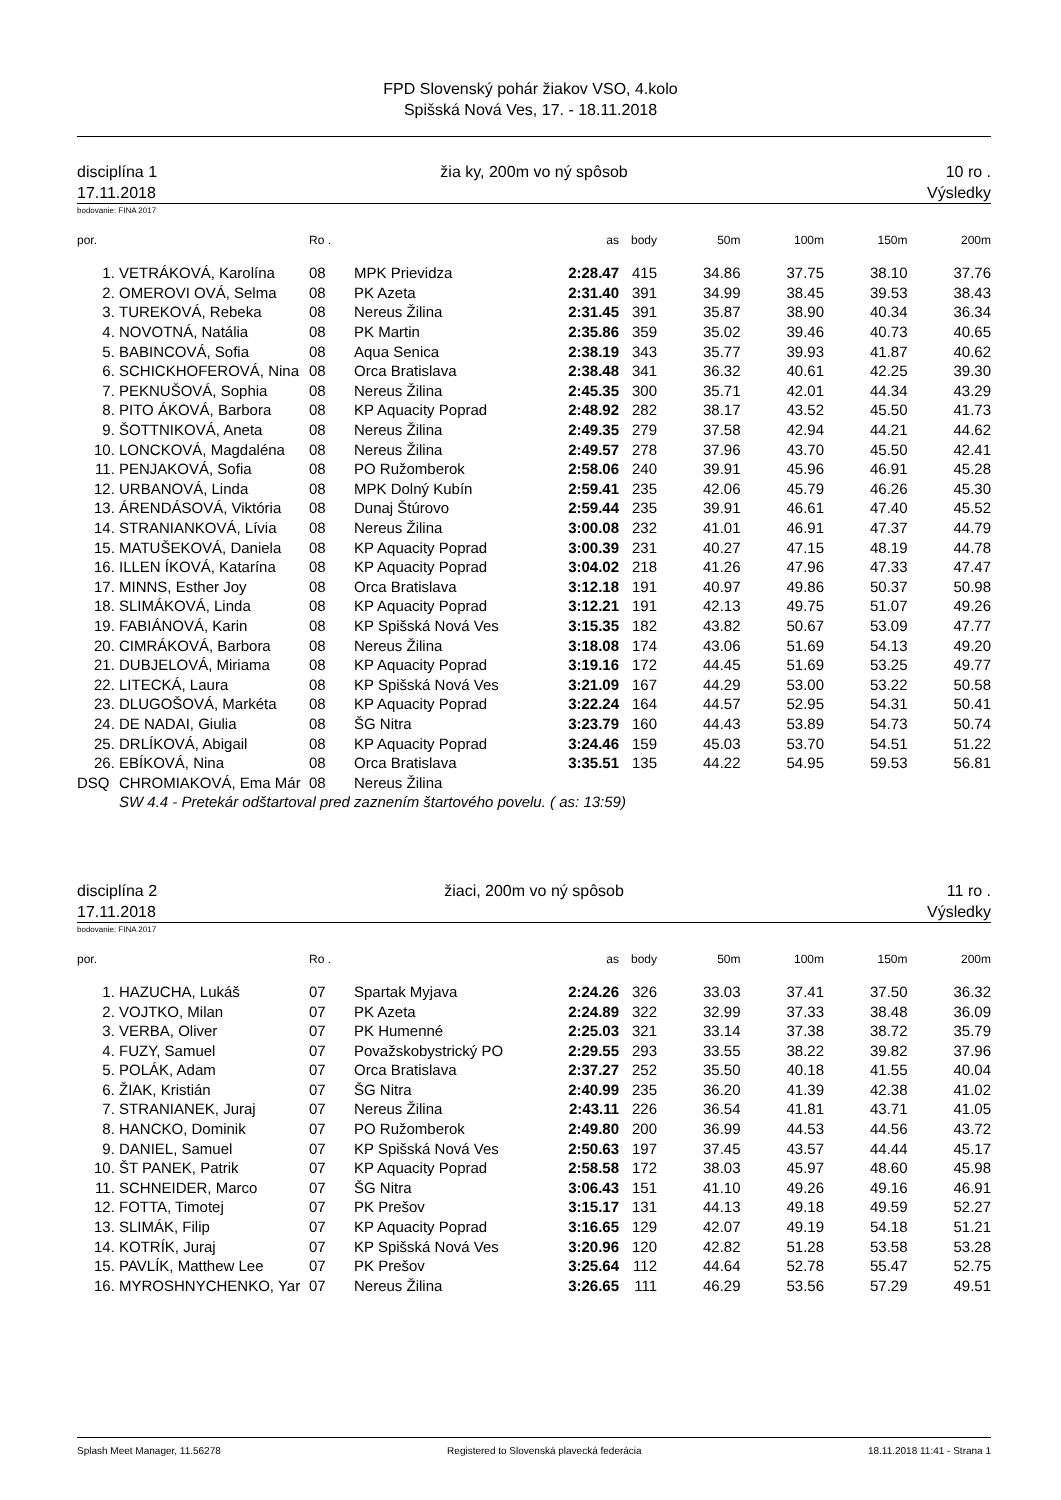FPD Slovenský pohár žiakov VSO, 4.kolo
Spišská Nová Ves, 17. - 18.11.2018
disciplína 1
17.11.2018
žia ky, 200m vo ný spôsob 10 ro .
Výsledky
bodovanie: FINA 2017
| por. | | Ro . | | as | body | 50m | 100m | 150m | 200m |
| --- | --- | --- | --- | --- | --- | --- | --- | --- | --- |
| 1. | VETRÁKOVÁ, Karolína | 08 | MPK Prievidza | 2:28.47 | 415 | 34.86 | 37.75 | 38.10 | 37.76 |
| 2. | OMEROVI OVÁ, Selma | 08 | PK Azeta | 2:31.40 | 391 | 34.99 | 38.45 | 39.53 | 38.43 |
| 3. | TUREKOVÁ, Rebeka | 08 | Nereus Žilina | 2:31.45 | 391 | 35.87 | 38.90 | 40.34 | 36.34 |
| 4. | NOVOTNÁ, Natália | 08 | PK Martin | 2:35.86 | 359 | 35.02 | 39.46 | 40.73 | 40.65 |
| 5. | BABINCOVÁ, Sofia | 08 | Aqua Senica | 2:38.19 | 343 | 35.77 | 39.93 | 41.87 | 40.62 |
| 6. | SCHICKHOFEROVÁ, Nina | 08 | Orca Bratislava | 2:38.48 | 341 | 36.32 | 40.61 | 42.25 | 39.30 |
| 7. | PEKNUŠOVÁ, Sophia | 08 | Nereus Žilina | 2:45.35 | 300 | 35.71 | 42.01 | 44.34 | 43.29 |
| 8. | PITO ÁKOVÁ, Barbora | 08 | KP Aquacity Poprad | 2:48.92 | 282 | 38.17 | 43.52 | 45.50 | 41.73 |
| 9. | ŠOTTNIKOVÁ, Aneta | 08 | Nereus Žilina | 2:49.35 | 279 | 37.58 | 42.94 | 44.21 | 44.62 |
| 10. | LONCKOVÁ, Magdaléna | 08 | Nereus Žilina | 2:49.57 | 278 | 37.96 | 43.70 | 45.50 | 42.41 |
| 11. | PENJAKOVÁ, Sofia | 08 | PO Ružomberok | 2:58.06 | 240 | 39.91 | 45.96 | 46.91 | 45.28 |
| 12. | URBANOVÁ, Linda | 08 | MPK Dolný Kubín | 2:59.41 | 235 | 42.06 | 45.79 | 46.26 | 45.30 |
| 13. | ÁRENDÁSOVÁ, Viktória | 08 | Dunaj Štúrovo | 2:59.44 | 235 | 39.91 | 46.61 | 47.40 | 45.52 |
| 14. | STRANIANKOVÁ, Lívia | 08 | Nereus Žilina | 3:00.08 | 232 | 41.01 | 46.91 | 47.37 | 44.79 |
| 15. | MATUŠEKOVÁ, Daniela | 08 | KP Aquacity Poprad | 3:00.39 | 231 | 40.27 | 47.15 | 48.19 | 44.78 |
| 16. | ILLEN ÍKOVÁ, Katarína | 08 | KP Aquacity Poprad | 3:04.02 | 218 | 41.26 | 47.96 | 47.33 | 47.47 |
| 17. | MINNS, Esther Joy | 08 | Orca Bratislava | 3:12.18 | 191 | 40.97 | 49.86 | 50.37 | 50.98 |
| 18. | SLIMÁKOVÁ, Linda | 08 | KP Aquacity Poprad | 3:12.21 | 191 | 42.13 | 49.75 | 51.07 | 49.26 |
| 19. | FABIÁNOVÁ, Karin | 08 | KP Spišská Nová Ves | 3:15.35 | 182 | 43.82 | 50.67 | 53.09 | 47.77 |
| 20. | CIMRÁKOVÁ, Barbora | 08 | Nereus Žilina | 3:18.08 | 174 | 43.06 | 51.69 | 54.13 | 49.20 |
| 21. | DUBJELOVÁ, Miriama | 08 | KP Aquacity Poprad | 3:19.16 | 172 | 44.45 | 51.69 | 53.25 | 49.77 |
| 22. | LITECKÁ, Laura | 08 | KP Spišská Nová Ves | 3:21.09 | 167 | 44.29 | 53.00 | 53.22 | 50.58 |
| 23. | DLUGOŠOVÁ, Markéta | 08 | KP Aquacity Poprad | 3:22.24 | 164 | 44.57 | 52.95 | 54.31 | 50.41 |
| 24. | DE NADAI, Giulia | 08 | ŠG Nitra | 3:23.79 | 160 | 44.43 | 53.89 | 54.73 | 50.74 |
| 25. | DRLÍKOVÁ, Abigail | 08 | KP Aquacity Poprad | 3:24.46 | 159 | 45.03 | 53.70 | 54.51 | 51.22 |
| 26. | EBÍKOVÁ, Nina | 08 | Orca Bratislava | 3:35.51 | 135 | 44.22 | 54.95 | 59.53 | 56.81 |
| DSQ | CHROMIAKOVÁ, Ema Már | 08 | Nereus Žilina | | | | | | |
| | SW 4.4 - Pretekár odštartoval pred zaznením štartového povelu. ( as: 13:59) | | | | | | | | |
disciplína 2
17.11.2018
žiaci, 200m vo ný spôsob 11 ro .
Výsledky
bodovanie: FINA 2017
| por. | | Ro . | | as | body | 50m | 100m | 150m | 200m |
| --- | --- | --- | --- | --- | --- | --- | --- | --- | --- |
| 1. | HAZUCHA, Lukáš | 07 | Spartak Myjava | 2:24.26 | 326 | 33.03 | 37.41 | 37.50 | 36.32 |
| 2. | VOJTKO, Milan | 07 | PK Azeta | 2:24.89 | 322 | 32.99 | 37.33 | 38.48 | 36.09 |
| 3. | VERBA, Oliver | 07 | PK Humenné | 2:25.03 | 321 | 33.14 | 37.38 | 38.72 | 35.79 |
| 4. | FUZY, Samuel | 07 | Považskobystrický PO | 2:29.55 | 293 | 33.55 | 38.22 | 39.82 | 37.96 |
| 5. | POLÁK, Adam | 07 | Orca Bratislava | 2:37.27 | 252 | 35.50 | 40.18 | 41.55 | 40.04 |
| 6. | ŽIAK, Kristián | 07 | ŠG Nitra | 2:40.99 | 235 | 36.20 | 41.39 | 42.38 | 41.02 |
| 7. | STRANIANEK, Juraj | 07 | Nereus Žilina | 2:43.11 | 226 | 36.54 | 41.81 | 43.71 | 41.05 |
| 8. | HANCKO, Dominik | 07 | PO Ružomberok | 2:49.80 | 200 | 36.99 | 44.53 | 44.56 | 43.72 |
| 9. | DANIEL, Samuel | 07 | KP Spišská Nová Ves | 2:50.63 | 197 | 37.45 | 43.57 | 44.44 | 45.17 |
| 10. | ŠT PANEK, Patrik | 07 | KP Aquacity Poprad | 2:58.58 | 172 | 38.03 | 45.97 | 48.60 | 45.98 |
| 11. | SCHNEIDER, Marco | 07 | ŠG Nitra | 3:06.43 | 151 | 41.10 | 49.26 | 49.16 | 46.91 |
| 12. | FOTTA, Timotej | 07 | PK Prešov | 3:15.17 | 131 | 44.13 | 49.18 | 49.59 | 52.27 |
| 13. | SLIMÁK, Filip | 07 | KP Aquacity Poprad | 3:16.65 | 129 | 42.07 | 49.19 | 54.18 | 51.21 |
| 14. | KOTRÍK, Juraj | 07 | KP Spišská Nová Ves | 3:20.96 | 120 | 42.82 | 51.28 | 53.58 | 53.28 |
| 15. | PAVLÍK, Matthew Lee | 07 | PK Prešov | 3:25.64 | 112 | 44.64 | 52.78 | 55.47 | 52.75 |
| 16. | MYROSHNYCHENKO, Yar | 07 | Nereus Žilina | 3:26.65 | 111 | 46.29 | 53.56 | 57.29 | 49.51 |
Splash Meet Manager, 11.56278 Registered to Slovenská plavecká federácia 18.11.2018 11:41 - Strana 1